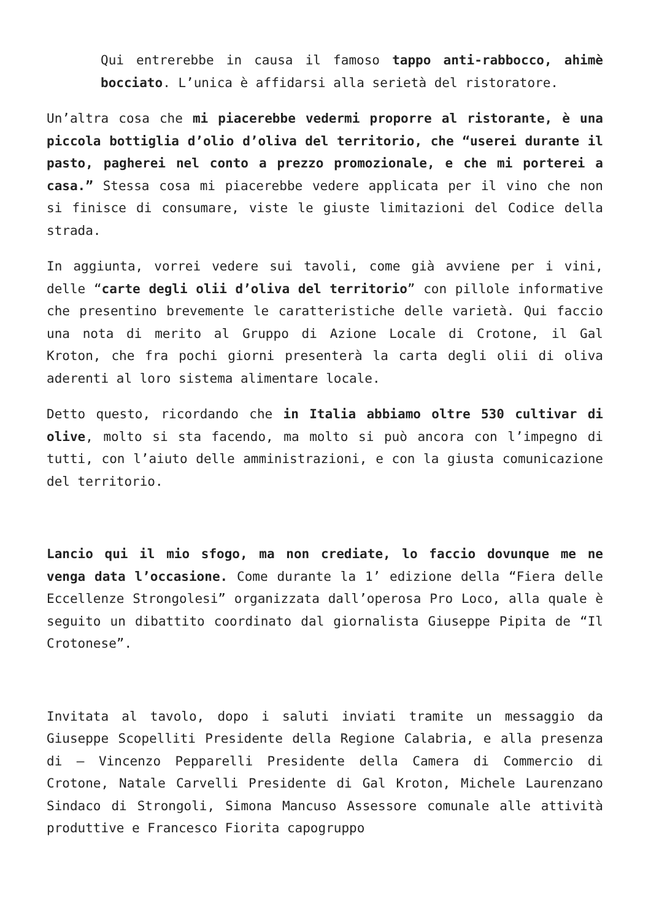Qui entrerebbe in causa il famoso tappo anti-rabbocco, ahimè bocciato. L’unica è affidarsi alla serietà del ristoratore.
Un’altra cosa che mi piacerebbe vedermi proporre al ristorante, è una piccola bottiglia d’olio d’oliva del territorio, che “userei durante il pasto, pagherei nel conto a prezzo promozionale, e che mi porterei a casa.” Stessa cosa mi piacerebbe vedere applicata per il vino che non si finisce di consumare, viste le giuste limitazioni del Codice della strada.
In aggiunta, vorrei vedere sui tavoli, come già avviene per i vini, delle “carte degli olii d’oliva del territorio” con pillole informative che presentino brevemente le caratteristiche delle varietà. Qui faccio una nota di merito al Gruppo di Azione Locale di Crotone, il Gal Kroton, che fra pochi giorni presenterà la carta degli olii di oliva aderenti al loro sistema alimentare locale.
Detto questo, ricordando che in Italia abbiamo oltre 530 cultivar di olive, molto si sta facendo, ma molto si può ancora con l’impegno di tutti, con l’aiuto delle amministrazioni, e con la giusta comunicazione del territorio.
Lancio qui il mio sfogo, ma non crediate, lo faccio dovunque me ne venga data l’occasione. Come durante la 1’ edizione della “Fiera delle Eccellenze Strongolesi” organizzata dall’operosa Pro Loco, alla quale è seguito un dibattito coordinato dal giornalista Giuseppe Pipita de “Il Crotonese”.
Invitata al tavolo, dopo i saluti inviati tramite un messaggio da Giuseppe Scopelliti Presidente della Regione Calabria, e alla presenza di – Vincenzo Pepparelli Presidente della Camera di Commercio di Crotone, Natale Carvelli Presidente di Gal Kroton, Michele Laurenzano Sindaco di Strongoli, Simona Mancuso Assessore comunale alle attività produttive e Francesco Fiorita capogruppo